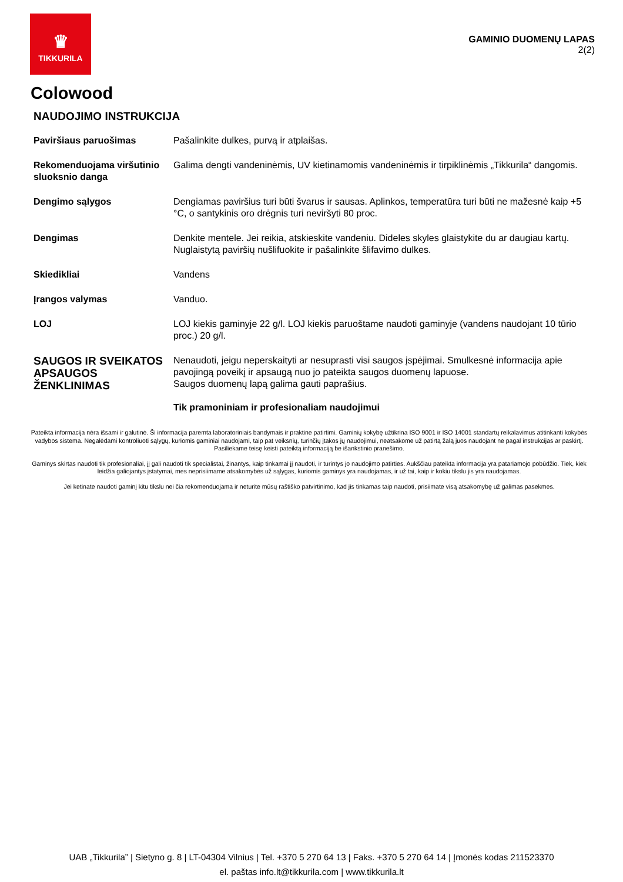♛
TIKKURILA
GAMINIO DUOMENŲ LAPAS
2(2)
Colowood
NAUDOJIMO INSTRUKCIJA
| Paviršiaus paruošimas | Pašalinkite dulkes, purvą ir atplaišas. |
| Rekomenduojama viršutinio sluoksnio danga | Galima dengti vandeninėmis, UV kietinamomis vandeninėmis ir tirpiklinėmis „Tikkurila“ dangomis. |
| Dengimo sąlygos | Dengiamas paviršius turi būti švarus ir sausas. Aplinkos, temperatūra turi būti ne mažesnė kaip +5 °C, o santykinis oro drėgnis turi neviršyti 80 proc. |
| Dengimas | Denkite mentele. Jei reikia, atskieskite vandeniu. Dideles skyles glaistykite du ar daugiau kartų. Nuglaistytą paviršių nušlifuokite ir pašalinkite šlifavimo dulkes. |
| Skiedikliai | Vandens |
| Įrangos valymas | Vanduo. |
| LOJ | LOJ kiekis gaminyje 22 g/l. LOJ kiekis paruoštame naudoti gaminyje (vandens naudojant 10 tūrio proc.) 20 g/l. |
| SAUGOS IR SVEIKATOS APSAUGOS ŽENKLINIMAS | Nenaudoti, jeigu neperskaityti ar nesuprasti visi saugos įspėjimai. Smulkesnė informacija apie pavojingą poveikį ir apsaugą nuo jo pateikta saugos duomenų lapuose. Saugos duomenų lapą galima gauti paprašius. Tik pramoniniam ir profesionaliam naudojimui |
Pateikta informacija nėra išsami ir galutinė. Ši informacija paremta laboratoriniais bandymais ir praktine patirtimi. Gaminių kokybę užtikrina ISO 9001 ir ISO 14001 standartų reikalavimus atitinkanti kokybės vadybos sistema. Negalėdami kontroliuoti sąlygų, kuriomis gaminiai naudojami, taip pat veiksnių, turinčių įtakos jų naudojimui, neatsakome už patirtą žalą juos naudojant ne pagal instrukcijas ar paskirtį. Pasiliekame teisę keisti pateiktą informaciją be išankstinio pranešimo.
Gaminys skirtas naudoti tik profesionaliai, jį gali naudoti tik specialistai, žinantys, kaip tinkamai jį naudoti, ir turintys jo naudojimo patirties. Aukščiau pateikta informacija yra patariamojo pobūdžio. Tiek, kiek leidžia galiojantys įstatymai, mes neprisiimame atsakomybės už sąlygas, kuriomis gaminys yra naudojamas, ir už tai, kaip ir kokiu tikslu jis yra naudojamas.
Jei ketinate naudoti gaminį kitu tikslu nei čia rekomenduojama ir neturite mūsų raštiško patvirtinimo, kad jis tinkamas taip naudoti, prisiimate visą atsakomybę už galimas pasekmes.
UAB „Tikkurila” | Sietyno g. 8 | LT-04304 Vilnius | Tel. +370 5 270 64 13 | Faks. +370 5 270 64 14 | Įmonės kodas 211523370
el. paštas info.lt@tikkurila.com | www.tikkurila.lt